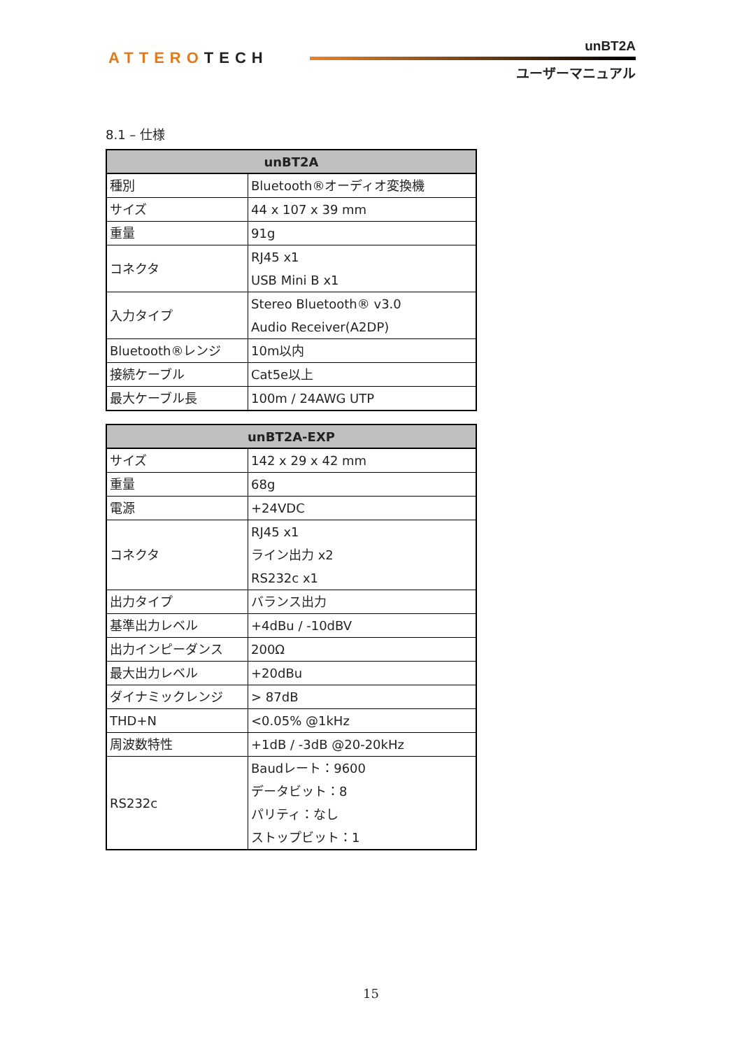ATTEROTECH
unBT2A
ユーザーマニュアル
8.1 – 仕様
| unBT2A | |
| --- | --- |
| 種別 | Bluetooth®オーディオ変換機 |
| サイズ | 44 x 107 x 39 mm |
| 重量 | 91g |
| コネクタ | RJ45 x1 USB Mini B x1 |
| 入力タイプ | Stereo Bluetooth® v3.0 Audio Receiver(A2DP) |
| Bluetooth®レンジ | 10m以内 |
| 接続ケーブル | Cat5e以上 |
| 最大ケーブル長 | 100m / 24AWG UTP |
| unBT2A-EXP | |
| --- | --- |
| サイズ | 142 x 29 x 42 mm |
| 重量 | 68g |
| 電源 | +24VDC |
| コネクタ | RJ45 x1 ライン出力 x2 RS232c x1 |
| 出力タイプ | バランス出力 |
| 基準出力レベル | +4dBu / -10dBV |
| 出力インピーダンス | 200Ω |
| 最大出力レベル | +20dBu |
| ダイナミックレンジ | > 87dB |
| THD+N | <0.05% @1kHz |
| 周波数特性 | +1dB / -3dB @20-20kHz |
| RS232c | Baudレート：9600 データビット：8 パリティ：なし ストップビット：1 |
15